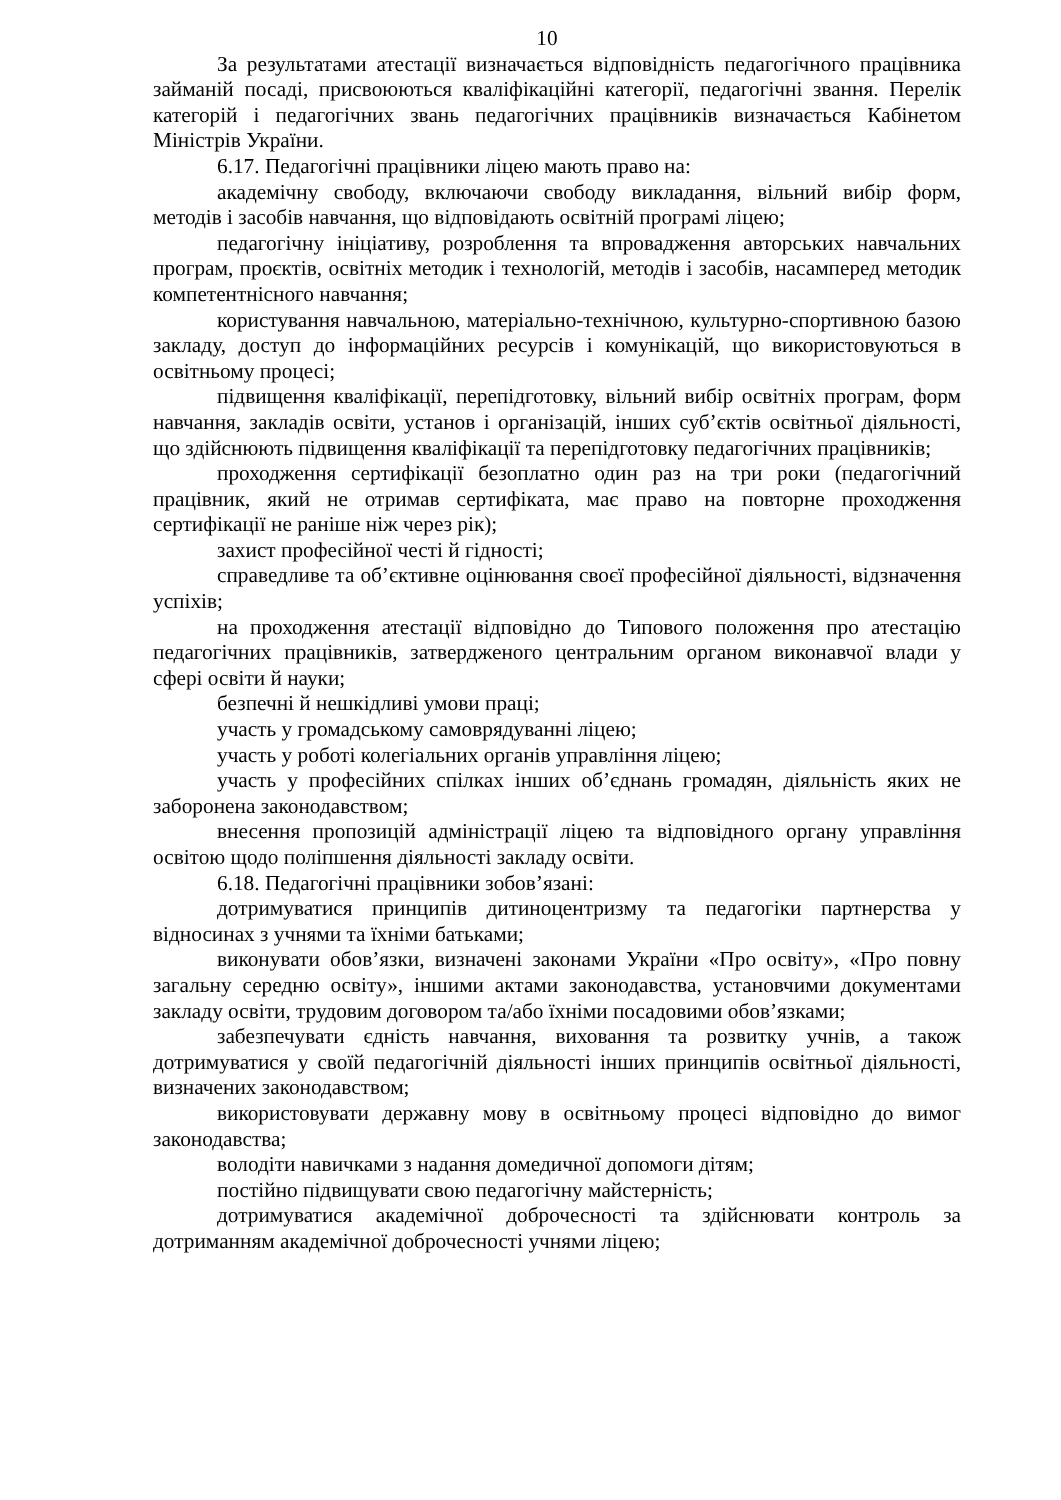10
За результатами атестації визначається відповідність педагогічного працівника займаній посаді, присвоюються кваліфікаційні категорії, педагогічні звання. Перелік категорій і педагогічних звань педагогічних працівників визначається Кабінетом Міністрів України.
6.17. Педагогічні працівники ліцею мають право на:
академічну свободу, включаючи свободу викладання, вільний вибір форм, методів і засобів навчання, що відповідають освітній програмі ліцею;
педагогічну ініціативу, розроблення та впровадження авторських навчальних програм, проєктів, освітніх методик і технологій, методів і засобів, насамперед методик компетентнісного навчання;
користування навчальною, матеріально-технічною, культурно-спортивною базою закладу, доступ до інформаційних ресурсів і комунікацій, що використовуються в освітньому процесі;
підвищення кваліфікації, перепідготовку, вільний вибір освітніх програм, форм навчання, закладів освіти, установ і організацій, інших суб’єктів освітньої діяльності, що здійснюють підвищення кваліфікації та перепідготовку педагогічних працівників;
проходження сертифікації безоплатно один раз на три роки (педагогічний працівник, який не отримав сертифіката, має право на повторне проходження сертифікації не раніше ніж через рік);
захист професійної честі й гідності;
справедливе та об’єктивне оцінювання своєї професійної діяльності, відзначення успіхів;
на проходження атестації відповідно до Типового положення про атестацію педагогічних працівників, затвердженого центральним органом виконавчої влади у сфері освіти й науки;
безпечні й нешкідливі умови праці;
участь у громадському самоврядуванні ліцею;
участь у роботі колегіальних органів управління ліцею;
участь у професійних спілках інших об’єднань громадян, діяльність яких не заборонена законодавством;
внесення пропозицій адміністрації ліцею та відповідного органу управління освітою щодо поліпшення діяльності закладу освіти.
6.18. Педагогічні працівники зобов’язані:
дотримуватися принципів дитиноцентризму та педагогіки партнерства у відносинах з учнями та їхніми батьками;
виконувати обов’язки, визначені законами України «Про освіту», «Про повну загальну середню освіту», іншими актами законодавства, установчими документами закладу освіти, трудовим договором та/або їхніми посадовими обов’язками;
забезпечувати єдність навчання, виховання та розвитку учнів, а також дотримуватися у своїй педагогічній діяльності інших принципів освітньої діяльності, визначених законодавством;
використовувати державну мову в освітньому процесі відповідно до вимог законодавства;
володіти навичками з надання домедичної допомоги дітям;
постійно підвищувати свою педагогічну майстерність;
дотримуватися академічної доброчесності та здійснювати контроль за дотриманням академічної доброчесності учнями ліцею;